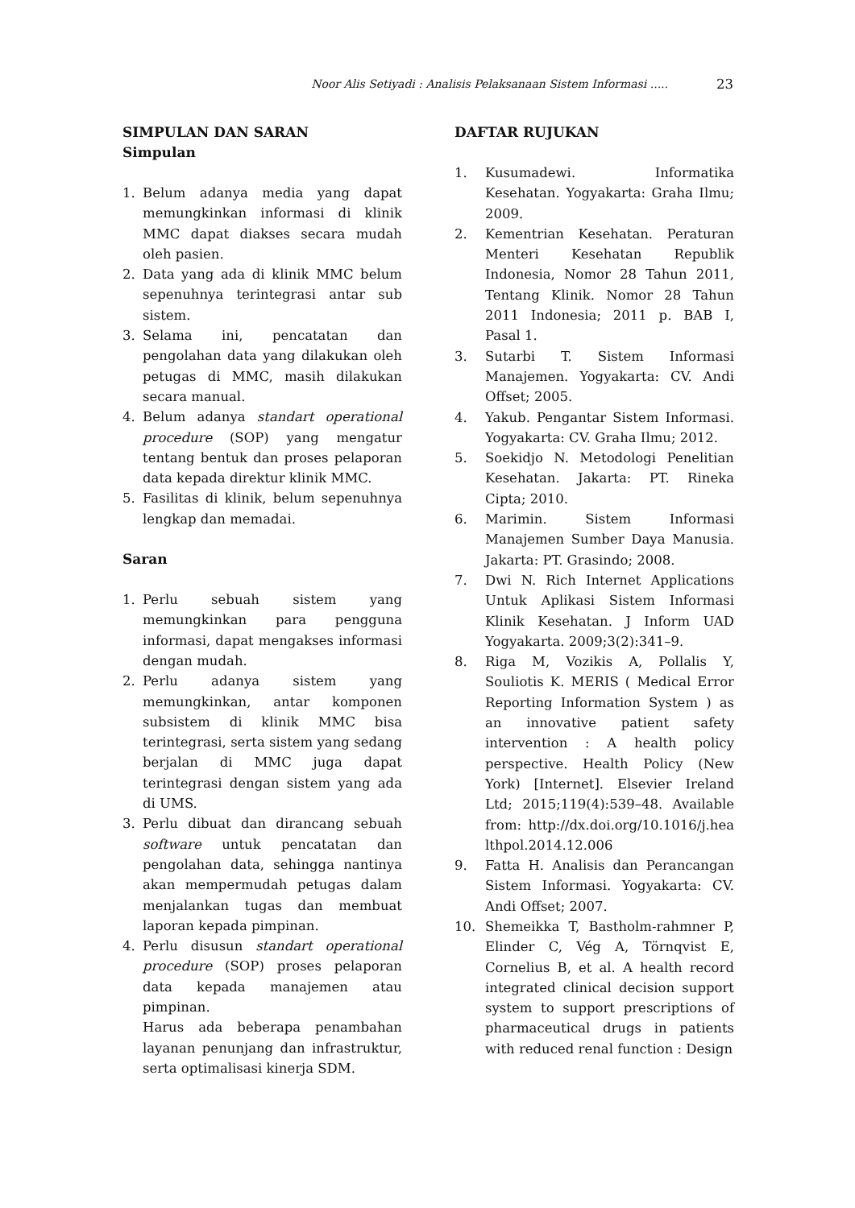Noor Alis Setiyadi : Analisis Pelaksanaan Sistem Informasi ..... 23
SIMPULAN DAN SARAN
Simpulan
1. Belum adanya media yang dapat memungkinkan informasi di klinik MMC dapat diakses secara mudah oleh pasien.
2. Data yang ada di klinik MMC belum sepenuhnya terintegrasi antar sub sistem.
3. Selama ini, pencatatan dan pengolahan data yang dilakukan oleh petugas di MMC, masih dilakukan secara manual.
4. Belum adanya standart operational procedure (SOP) yang mengatur tentang bentuk dan proses pelaporan data kepada direktur klinik MMC.
5. Fasilitas di klinik, belum sepenuhnya lengkap dan memadai.
Saran
1. Perlu sebuah sistem yang memungkinkan para pengguna informasi, dapat mengakses informasi dengan mudah.
2. Perlu adanya sistem yang memungkinkan, antar komponen subsistem di klinik MMC bisa terintegrasi, serta sistem yang sedang berjalan di MMC juga dapat terintegrasi dengan sistem yang ada di UMS.
3. Perlu dibuat dan dirancang sebuah software untuk pencatatan dan pengolahan data, sehingga nantinya akan mempermudah petugas dalam menjalankan tugas dan membuat laporan kepada pimpinan.
4. Perlu disusun standart operational procedure (SOP) proses pelaporan data kepada manajemen atau pimpinan.
Harus ada beberapa penambahan layanan penunjang dan infrastruktur, serta optimalisasi kinerja SDM.
DAFTAR RUJUKAN
1. Kusumadewi. Informatika Kesehatan. Yogyakarta: Graha Ilmu; 2009.
2. Kementrian Kesehatan. Peraturan Menteri Kesehatan Republik Indonesia, Nomor 28 Tahun 2011, Tentang Klinik. Nomor 28 Tahun 2011 Indonesia; 2011 p. BAB I, Pasal 1.
3. Sutarbi T. Sistem Informasi Manajemen. Yogyakarta: CV. Andi Offset; 2005.
4. Yakub. Pengantar Sistem Informasi. Yogyakarta: CV. Graha Ilmu; 2012.
5. Soekidjo N. Metodologi Penelitian Kesehatan. Jakarta: PT. Rineka Cipta; 2010.
6. Marimin. Sistem Informasi Manajemen Sumber Daya Manusia. Jakarta: PT. Grasindo; 2008.
7. Dwi N. Rich Internet Applications Untuk Aplikasi Sistem Informasi Klinik Kesehatan. J Inform UAD Yogyakarta. 2009;3(2):341–9.
8. Riga M, Vozikis A, Pollalis Y, Souliotis K. MERIS ( Medical Error Reporting Information System ) as an innovative patient safety intervention : A health policy perspective. Health Policy (New York) [Internet]. Elsevier Ireland Ltd; 2015;119(4):539–48. Available from: http://dx.doi.org/10.1016/j.healthpol.2014.12.006
9. Fatta H. Analisis dan Perancangan Sistem Informasi. Yogyakarta: CV. Andi Offset; 2007.
10. Shemeikka T, Bastholm-rahmner P, Elinder C, Vég A, Törnqvist E, Cornelius B, et al. A health record integrated clinical decision support system to support prescriptions of pharmaceutical drugs in patients with reduced renal function : Design